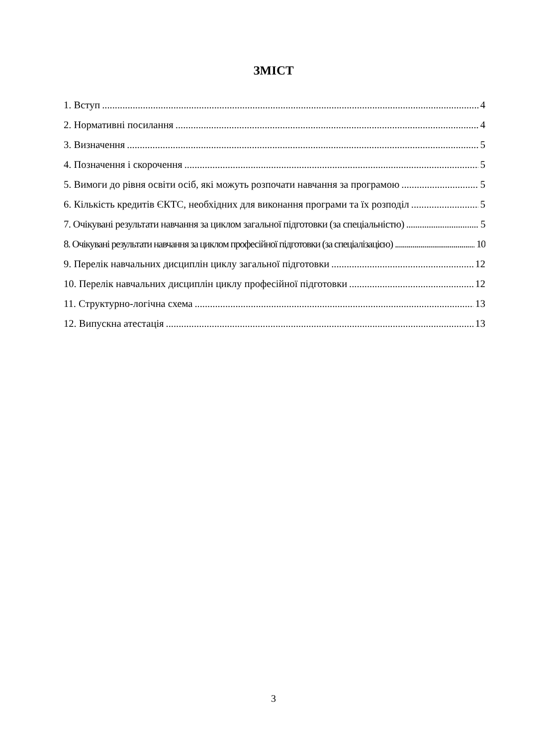ЗМІСТ
1. Вступ 4
2. Нормативні посилання 4
3. Визначення 5
4. Позначення і скорочення 5
5. Вимоги до рівня освіти осіб, які можуть розпочати навчання за програмою 5
6. Кількість кредитів ЄКТС, необхідних для виконання програми та їх розподіл 5
7. Очікувані результати навчання за циклом загальної підготовки (за спеціальністю) 5
8. Очікувані результати навчання за циклом професійної підготовки (за спеціалізацією) 10
9. Перелік навчальних дисциплін циклу загальної підготовки 12
10. Перелік навчальних дисциплін циклу професійної підготовки 12
11. Структурно-логічна схема 13
12. Випускна атестація 13
3